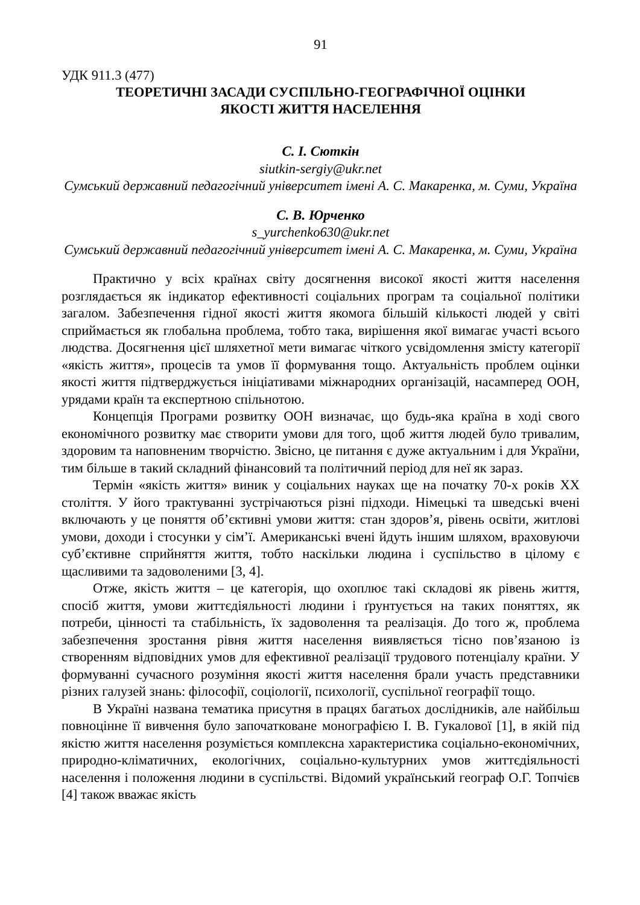91
УДК 911.3 (477)
ТЕОРЕТИЧНІ ЗАСАДИ СУСПІЛЬНО-ГЕОГРАФІЧНОЇ ОЦІНКИ
ЯКОСТІ ЖИТТЯ НАСЕЛЕННЯ
С. І. Сюткін
siutkin-sergiy@ukr.net
Сумський державний педагогічний університет імені А. С. Макаренка, м. Суми, Україна
С. В. Юрченко
s_yurchenko630@ukr.net
Сумський державний педагогічний університет імені А. С. Макаренка, м. Суми, Україна
Практично у всіх країнах світу досягнення високої якості життя населення розглядається як індикатор ефективності соціальних програм та соціальної політики загалом. Забезпечення гідної якості життя якомога більшій кількості людей у світі сприймається як глобальна проблема, тобто така, вирішення якої вимагає участі всього людства. Досягнення цієї шляхетної мети вимагає чіткого усвідомлення змісту категорії «якість життя», процесів та умов її формування тощо. Актуальність проблем оцінки якості життя підтверджується ініціативами міжнародних організацій, насамперед ООН, урядами країн та експертною спільнотою.
Концепція Програми розвитку ООН визначає, що будь-яка країна в ході свого економічного розвитку має створити умови для того, щоб життя людей було тривалим, здоровим та наповненим творчістю. Звісно, це питання є дуже актуальним і для України, тим більше в такий складний фінансовий та політичний період для неї як зараз.
Термін «якість життя» виник у соціальних науках ще на початку 70-х років XX століття. У його трактуванні зустрічаються різні підходи. Німецькі та шведські вчені включають у це поняття об’єктивні умови життя: стан здоров’я, рівень освіти, житлові умови, доходи і стосунки у сім’ї. Американські вчені йдуть іншим шляхом, враховуючи суб’єктивне сприйняття життя, тобто наскільки людина і суспільство в цілому є щасливими та задоволеними [3, 4].
Отже, якість життя – це категорія, що охоплює такі складові як рівень життя, спосіб життя, умови життєдіяльності людини і ґрунтується на таких поняттях, як потреби, цінності та стабільність, їх задоволення та реалізація. До того ж, проблема забезпечення зростання рівня життя населення виявляється тісно пов’язаною із створенням відповідних умов для ефективної реалізації трудового потенціалу країни. У формуванні сучасного розуміння якості життя населення брали участь представники різних галузей знань: філософії, соціології, психології, суспільної географії тощо.
В Україні названа тематика присутня в працях багатьох дослідників, але найбільш повноцінне її вивчення було започатковане монографією І. В. Гукалової [1], в якій під якістю життя населення розуміється комплексна характеристика соціально-економічних, природно-кліматичних, екологічних, соціально-культурних умов життєдіяльності населення і положення людини в суспільстві. Відомий український географ О.Г. Топчієв [4] також вважає якість